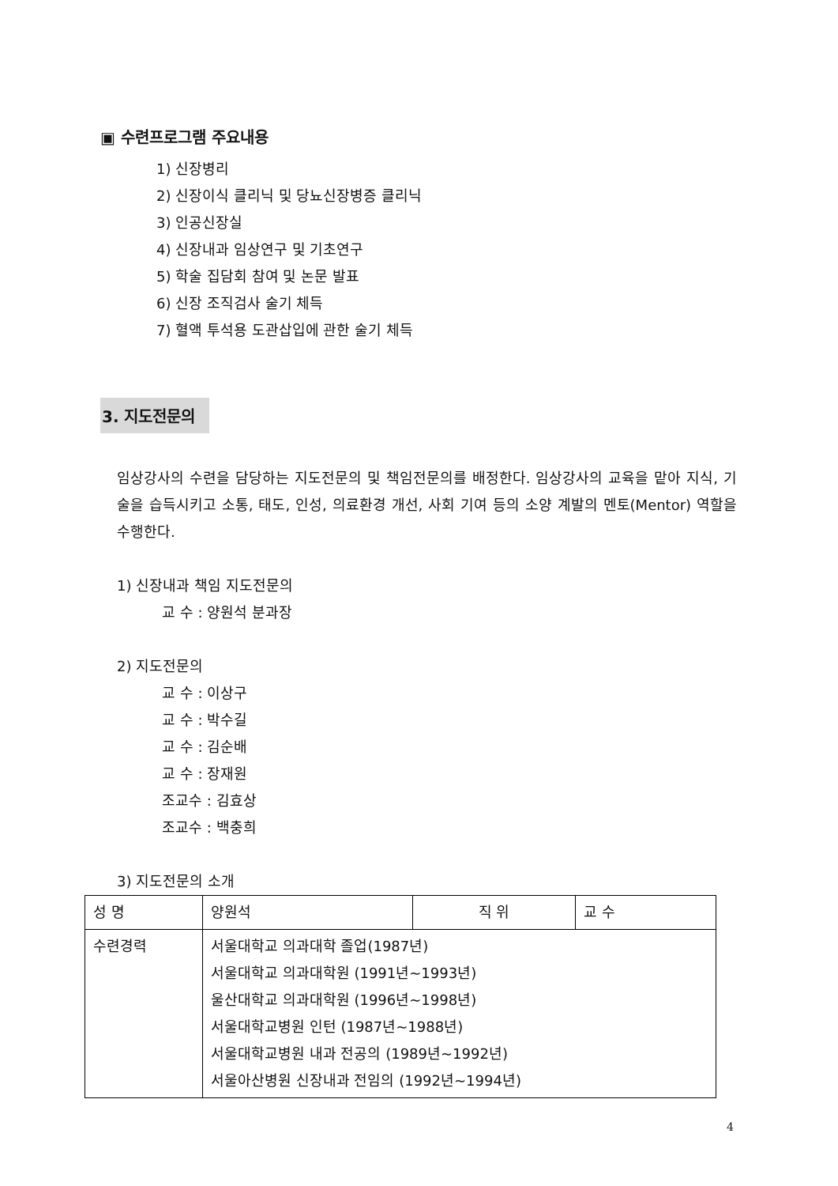▣ 수련프로그램 주요내용
1) 신장병리
2) 신장이식 클리닉 및 당뇨신장병증 클리닉
3) 인공신장실
4) 신장내과 임상연구 및 기초연구
5) 학술 집담회 참여 및 논문 발표
6) 신장 조직검사 술기 체득
7) 혈액 투석용 도관삽입에 관한 술기 체득
3. 지도전문의
임상강사의 수련을 담당하는 지도전문의 및 책임전문의를 배정한다. 임상강사의 교육을 맡아 지식, 기술을 습득시키고 소통, 태도, 인성, 의료환경 개선, 사회 기여 등의 소양 계발의 멘토(Mentor) 역할을 수행한다.
1) 신장내과 책임 지도전문의
교 수 : 양원석 분과장
2) 지도전문의
교 수 : 이상구
교 수 : 박수길
교 수 : 김순배
교 수 : 장재원
조교수 : 김효상
조교수 : 백충희
3) 지도전문의 소개
| 성 명 | 양원석 | 직 위 | 교 수 |
| 수련경력 | 서울대학교 의과대학 졸업(1987년) 서울대학교 의과대학원 (1991년~1993년) 울산대학교 의과대학원 (1996년~1998년) 서울대학교병원 인턴 (1987년~1988년) 서울대학교병원 내과 전공의 (1989년~1992년) 서울아산병원 신장내과 전임의 (1992년~1994년) | | |
4